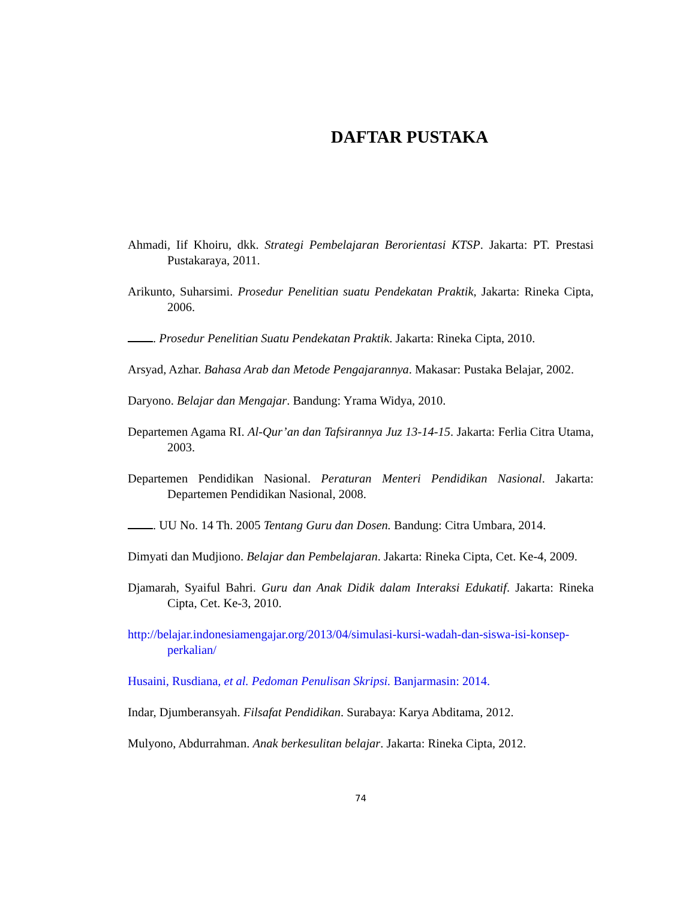DAFTAR PUSTAKA
Ahmadi, Iif Khoiru, dkk. Strategi Pembelajaran Berorientasi KTSP. Jakarta: PT. Prestasi Pustakaraya, 2011.
Arikunto, Suharsimi. Prosedur Penelitian suatu Pendekatan Praktik, Jakarta: Rineka Cipta, 2006.
. Prosedur Penelitian Suatu Pendekatan Praktik. Jakarta: Rineka Cipta, 2010.
Arsyad, Azhar. Bahasa Arab dan Metode Pengajarannya. Makasar: Pustaka Belajar, 2002.
Daryono. Belajar dan Mengajar. Bandung: Yrama Widya, 2010.
Departemen Agama RI. Al-Qur’an dan Tafsirannya Juz 13-14-15. Jakarta: Ferlia Citra Utama, 2003.
Departemen Pendidikan Nasional. Peraturan Menteri Pendidikan Nasional. Jakarta: Departemen Pendidikan Nasional, 2008.
. UU No. 14 Th. 2005 Tentang Guru dan Dosen. Bandung: Citra Umbara, 2014.
Dimyati dan Mudjiono. Belajar dan Pembelajaran. Jakarta: Rineka Cipta, Cet. Ke-4, 2009.
Djamarah, Syaiful Bahri. Guru dan Anak Didik dalam Interaksi Edukatif. Jakarta: Rineka Cipta, Cet. Ke-3, 2010.
http://belajar.indonesiamengajar.org/2013/04/simulasi-kursi-wadah-dan-siswa-isi-konsep-perkalian/
Husaini, Rusdiana, et al. Pedoman Penulisan Skripsi. Banjarmasin: 2014.
Indar, Djumberansyah. Filsafat Pendidikan. Surabaya: Karya Abditama, 2012.
Mulyono, Abdurrahman. Anak berkesulitan belajar. Jakarta: Rineka Cipta, 2012.
74